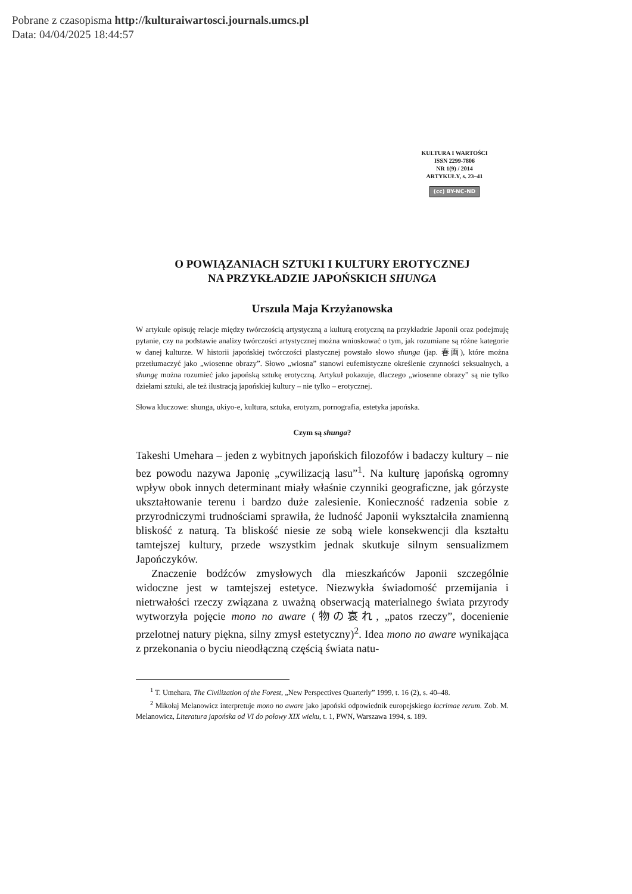Pobrane z czasopisma http://kulturaiwartosci.journals.umcs.pl
Data: 04/04/2025 18:44:57
KULTURA I WARTOŚCI
ISSN 2299-7806
NR 1(9) / 2014
ARTYKUŁY, s. 23–41
(cc) BY-NC-ND
O POWIĄZANIACH SZTUKI I KULTURY EROTYCZNEJ
NA PRZYKŁADZIE JAPOŃSKICH SHUNGA
Urszula Maja Krzyżanowska
W artykule opisuję relacje między twórczością artystyczną a kulturą erotyczną na przykładzie Japonii oraz podejmuję pytanie, czy na podstawie analizy twórczości artystycznej można wnioskować o tym, jak rozumiane są różne kategorie w danej kulturze. W historii japońskiej twórczości plastycznej powstało słowo shunga (jap. 春画), które można przetłumaczyć jako „wiosenne obrazy”. Słowo „wiosna” stanowi eufemistyczne określenie czynności seksualnych, a shungę można rozumieć jako japońską sztukę erotyczną. Artykuł pokazuje, dlaczego „wiosenne obrazy” są nie tylko dziełami sztuki, ale też ilustracją japońskiej kultury – nie tylko – erotycznej.
Słowa kluczowe: shunga, ukiyo-e, kultura, sztuka, erotyzm, pornografia, estetyka japońska.
Czym są shunga?
Takeshi Umehara – jeden z wybitnych japońskich filozofów i badaczy kultury – nie bez powodu nazywa Japonię „cywilizacją lasu”<sup>1</sup>. Na kulturę japońską ogromny wpływ obok innych determinant miały właśnie czynniki geograficzne, jak górzyste ukształtowanie terenu i bardzo duże zalesienie. Konieczność radzenia sobie z przyrodniczymi trudnościami sprawiła, że ludność Japonii wykształciła znamienną bliskość z naturą. Ta bliskość niesie ze sobą wiele konsekwencji dla kształtu tamtejszej kultury, przede wszystkim jednak skutkuje silnym sensualizmem Japończyków.
Znaczenie bodźców zmysłowych dla mieszkańców Japonii szczególnie widoczne jest w tamtejszej estetyce. Niezwykła świadomość przemijania i nietrwałości rzeczy związana z uważną obserwacją materialnego świata przyrody wytworzyła pojęcie mono no aware (物の哀れ, „patos rzeczy”, docenienie przelotnej natury piękna, silny zmysł estetyczny)<sup>2</sup>. Idea mono no aware wynikająca z przekonania o byciu nieodłączną częścią świata natu-
<sup>1</sup> T. Umehara, The Civilization of the Forest, „New Perspectives Quarterly” 1999, t. 16 (2), s. 40–48.
<sup>2</sup> Mikołaj Melanowicz interpretuje mono no aware jako japoński odpowiednik europejskiego lacrimae rerum. Zob. M. Melanowicz, Literatura japońska od VI do połowy XIX wieku, t. 1, PWN, Warszawa 1994, s. 189.